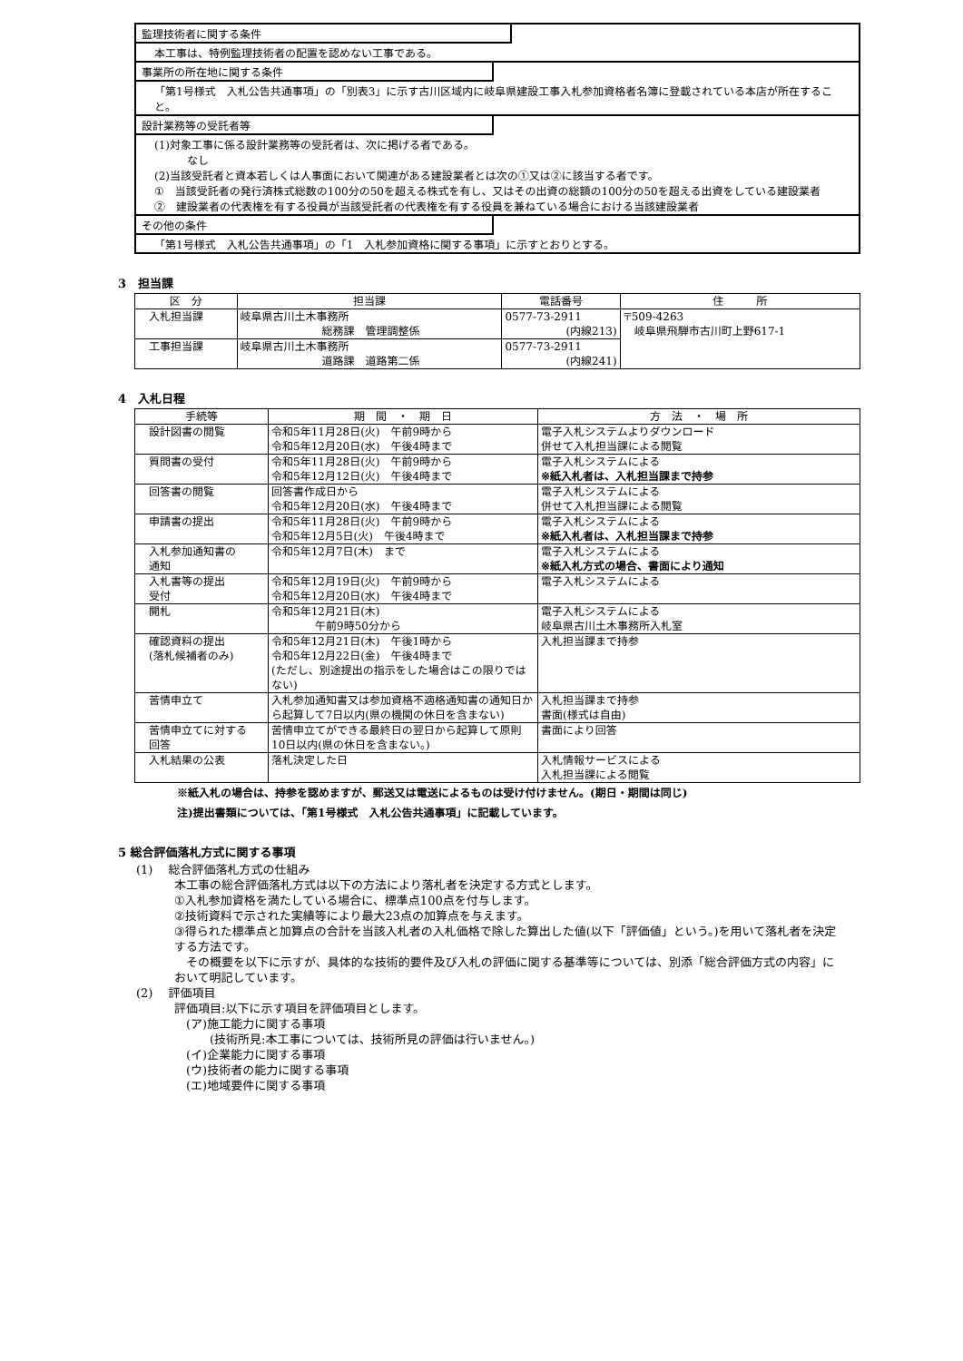監理技術者に関する条件
本工事は、特例監理技術者の配置を認めない工事である。
事業所の所在地に関する条件
「第1号様式　入札公告共通事項」の「別表3」に示す古川区域内に岐阜県建設工事入札参加資格者名簿に登載されている本店が所在すること。
設計業務等の受託者等
(1)対象工事に係る設計業務等の受託者は、次に掲げる者である。
　　　なし
(2)当該受託者と資本若しくは人事面において関連がある建設業者とは次の①又は②に該当する者です。
①　当該受託者の発行済株式総数の100分の50を超える株式を有し、又はその出資の総額の100分の50を超える出資をしている建設業者
②　建設業者の代表権を有する役員が当該受託者の代表権を有する役員を兼ねている場合における当該建設業者
その他の条件
「第1号様式　入札公告共通事項」の「1　入札参加資格に関する事項」に示すとおりとする。
3　担当課
| 区 分 | 担当課 | 電話番号 | 住 所 |
| --- | --- | --- | --- |
| 入札担当課 | 岐阜県古川土木事務所 総務課 管理調整係 | 0577-73-2911 (内線213) | 〒509-4263 岐阜県飛騨市古川町上野617-1 |
| 工事担当課 | 岐阜県古川土木事務所 道路課 道路第二係 | 0577-73-2911 (内線241) | |
4　入札日程
| 手続等 | 期 間 ・ 期 日 | 方 法 ・ 場 所 |
| --- | --- | --- |
| 設計図書の閲覧 | 令和5年11月28日(火) 午前9時から 令和5年12月20日(水) 午後4時まで | 電子入札システムよりダウンロード 併せて入札担当課による閲覧 |
| 質問書の受付 | 令和5年11月28日(火) 午前9時から 令和5年12月12日(火) 午後4時まで | 電子入札システムによる ※紙入札者は、入札担当課まで持参 |
| 回答書の閲覧 | 回答書作成日から 令和5年12月20日(水) 午後4時まで | 電子入札システムによる 併せて入札担当課による閲覧 |
| 申請書の提出 | 令和5年11月28日(火) 午前9時から 令和5年12月5日(火) 午後4時まで | 電子入札システムによる ※紙入札者は、入札担当課まで持参 |
| 入札参加通知書の 通知 | 令和5年12月7日(木) まで | 電子入札システムによる ※紙入札方式の場合、書面により通知 |
| 入札書等の提出 受付 | 令和5年12月19日(火) 午前9時から 令和5年12月20日(水) 午後4時まで | 電子入札システムによる |
| 開札 | 令和5年12月21日(木) 午前9時50分から | 電子入札システムによる 岐阜県古川土木事務所入札室 |
| 確認資料の提出 (落札候補者のみ) | 令和5年12月21日(木) 午後1時から 令和5年12月22日(金) 午後4時まで (ただし、別途提出の指示をした場合はこの限りではない) | 入札担当課まで持参 |
| 苦情申立て | 入札参加通知書又は参加資格不適格通知書の通知日から起算して7日以内(県の機関の休日を含まない) | 入札担当課まで持参 書面(様式は自由) |
| 苦情申立てに対する 回答 | 苦情申立てができる最終日の翌日から起算して原則10日以内(県の休日を含まない。) | 書面により回答 |
| 入札結果の公表 | 落札決定した日 | 入札情報サービスによる 入札担当課による閲覧 |
※紙入札の場合は、持参を認めますが、郵送又は電送によるものは受け付けません。(期日・期間は同じ)
注)提出書類については、「第1号様式　入札公告共通事項」に記載しています。
5 総合評価落札方式に関する事項
(1)　 総合評価落札方式の仕組み
本工事の総合評価落札方式は以下の方法により落札者を決定する方式とします。
①入札参加資格を満たしている場合に、標準点100点を付与します。
②技術資料で示された実績等により最大23点の加算点を与えます。
③得られた標準点と加算点の合計を当該入札者の入札価格で除した算出した値(以下「評価値」という。)を用いて落札者を決定する方法です。
　その概要を以下に示すが、具体的な技術的要件及び入札の評価に関する基準等については、別添「総合評価方式の内容」において明記しています。
(2)　 評価項目
評価項目:以下に示す項目を評価項目とします。
　(ア)施工能力に関する事項
　　　(技術所見:本工事については、技術所見の評価は行いません。)
　(イ)企業能力に関する事項
　(ウ)技術者の能力に関する事項
　(エ)地域要件に関する事項